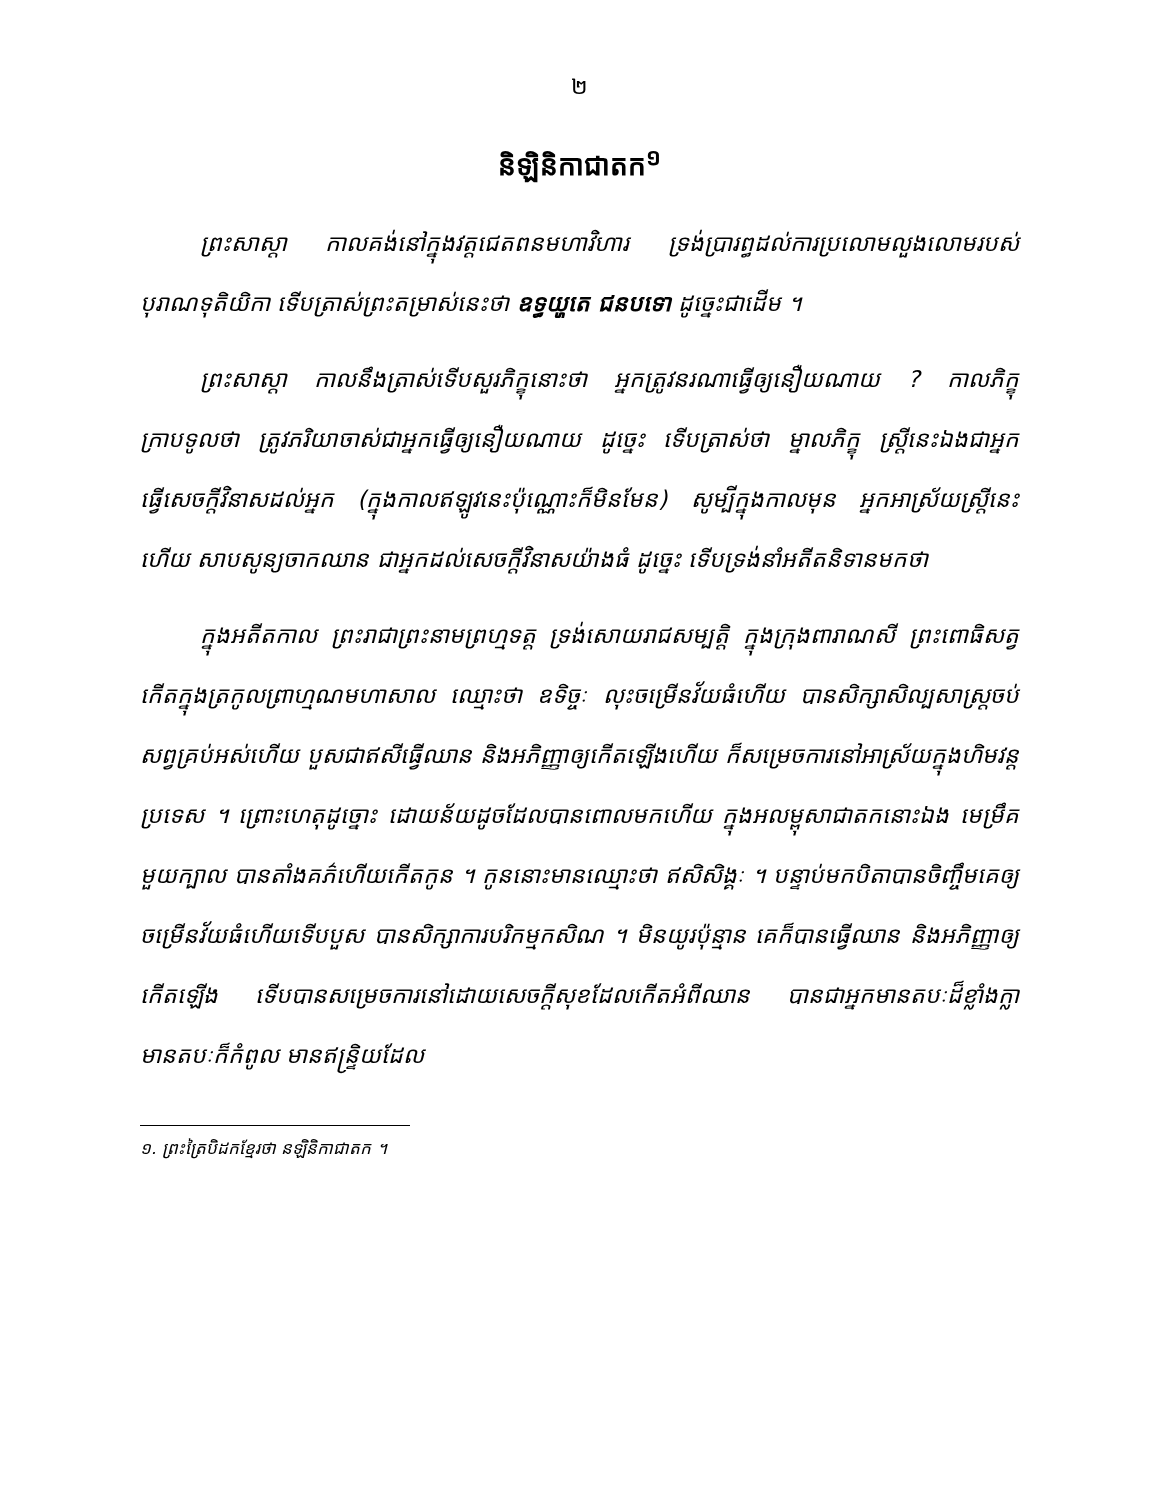២
និឡិនិកាជាតក<sup>១</sup>
ព្រះសាស្ដា កាលគង់នៅក្នុងវត្តជេតពនមហាវិហារ ទ្រង់ប្រារព្ធដល់ការប្រលោមលួងលោមរបស់បុរាណទុតិយិកា ទើបត្រាស់ព្រះតម្រាស់នេះថា ឧទ្ធយ្ហតេ ជនបទោ ដូច្នេះជាដើម ។
ព្រះសាស្ដា កាលនឹងត្រាស់ទើបសួរភិក្ខុនោះថា អ្នកត្រូវនរណាធ្វើឲ្យនឿយណាយ ? កាលភិក្ខុក្រាបទូលថា ត្រូវភរិយាចាស់ជាអ្នកធ្វើឲ្យនឿយណាយ ដូច្នេះ ទើបត្រាស់ថា ម្នាលភិក្ខុ ស្ត្រីនេះឯងជាអ្នកធ្វើសេចក្តីវិនាសដល់អ្នក (ក្នុងកាលឥឡូវនេះប៉ុណ្ណោះក៏មិនមែន) សូម្បីក្នុងកាលមុន អ្នកអាស្រ័យស្ត្រីនេះហើយ សាបសូន្យចាកឈាន ជាអ្នកដល់សេចក្តីវិនាសយ៉ាងធំ ដូច្នេះ ទើបទ្រង់នាំអតីតនិទានមកថា
ក្នុងអតីតកាល ព្រះរាជាព្រះនាមព្រហ្មទត្ត ទ្រង់សោយរាជសម្បត្តិ ក្នុងក្រុងពារាណសី ព្រះពោធិសត្វកើតក្នុងត្រកូលព្រាហ្មណមហាសាល ឈ្មោះថា ឧទិច្ចៈ លុះចម្រើនវ័យធំហើយ បានសិក្សាសិល្បសាស្ត្រចប់សព្វគ្រប់អស់ហើយ បួសជាឥសីធ្វើឈាន និងអភិញ្ញាឲ្យកើតឡើងហើយ ក៏សម្រេចការនៅអាស្រ័យក្នុងហិមវន្តប្រទេស ។ ព្រោះហេតុដូច្នោះ ដោយន័យដូចដែលបានពោលមកហើយ ក្នុងអលម្ពុសាជាតកនោះឯង មេម្រឹគមួយក្បាល បានតាំងគភ៌ហើយកើតកូន ។ កូននោះមានឈ្មោះថា ឥសិសិង្គៈ ។ បន្ទាប់មកបិតាបានចិញ្ចឹមគេឲ្យចម្រើនវ័យធំហើយទើបបួស បានសិក្សាការបរិកម្មកសិណ ។ មិនយូរប៉ុន្មាន គេក៏បានធ្វើឈាន និងអភិញ្ញាឲ្យកើតឡើង ទើបបានសម្រេចការនៅដោយសេចក្តីសុខដែលកើតអំពីឈាន បានជាអ្នកមានតបៈដ៏ខ្លាំងក្លា មានតបៈក៏កំពូល មានឥន្ទ្រិយដែល
១. ព្រះត្រៃបិដកខ្មែរថា នឡិនិកាជាតក ។